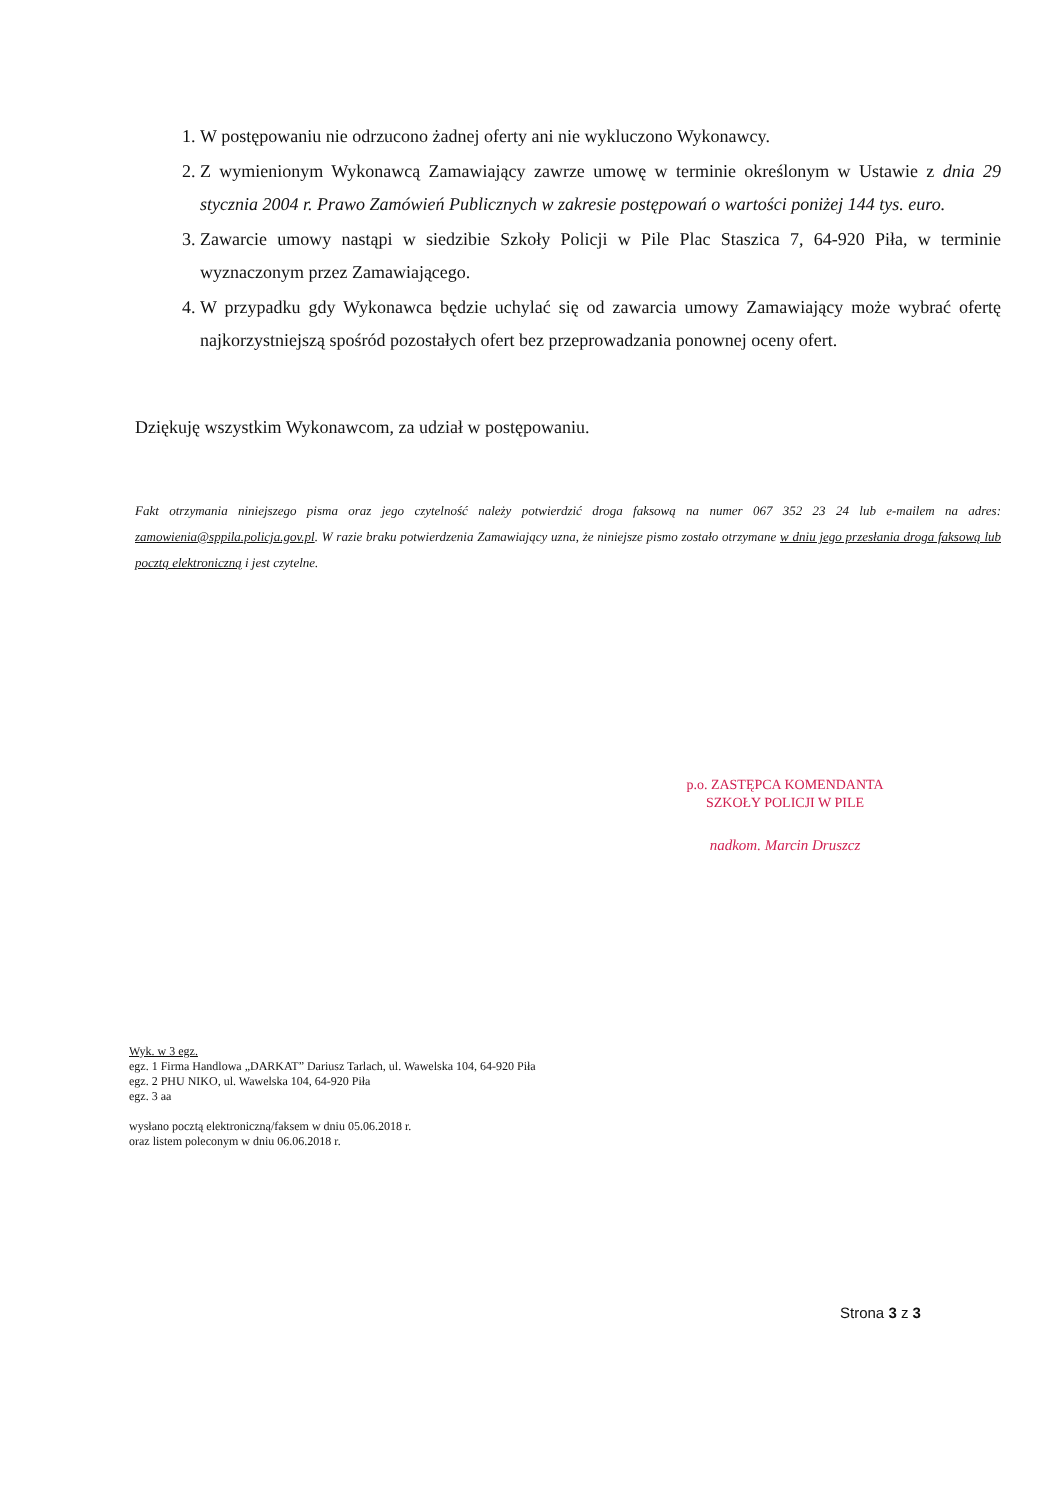1. W postępowaniu nie odrzucono żadnej oferty ani nie wykluczono Wykonawcy.
2. Z wymienionym Wykonawcą Zamawiający zawrze umowę w terminie określonym w Ustawie z dnia 29 stycznia 2004 r. Prawo Zamówień Publicznych w zakresie postępowań o wartości poniżej 144 tys. euro.
3. Zawarcie umowy nastąpi w siedzibie Szkoły Policji w Pile Plac Staszica 7, 64-920 Piła, w terminie wyznaczonym przez Zamawiającego.
4. W przypadku gdy Wykonawca będzie uchylać się od zawarcia umowy Zamawiający może wybrać ofertę najkorzystniejszą spośród pozostałych ofert bez przeprowadzania ponownej oceny ofert.
Dziękuję wszystkim Wykonawcom, za udział w postępowaniu.
Fakt otrzymania niniejszego pisma oraz jego czytelność należy potwierdzić droga faksową na numer 067 352 23 24 lub e-mailem na adres: zamowienia@sppila.policja.gov.pl. W razie braku potwierdzenia Zamawiający uzna, że niniejsze pismo zostało otrzymane w dniu jego przesłania droga faksową lub pocztą elektroniczną i jest czytelne.
p.o. ZASTĘPCA KOMENDANTA
SZKOŁY POLICJI W PILE
nadkom. Marcin Druszcz
Wyk. w 3 egz.
egz. 1 Firma Handlowa „DARKAT” Dariusz Tarlach, ul. Wawelska 104, 64-920 Piła
egz. 2 PHU NIKO, ul. Wawelska 104, 64-920 Piła
egz. 3 aa
wysłano pocztą elektroniczną/faksem w dniu 05.06.2018 r.
oraz listem poleconym w dniu 06.06.2018 r.
Strona 3 z 3